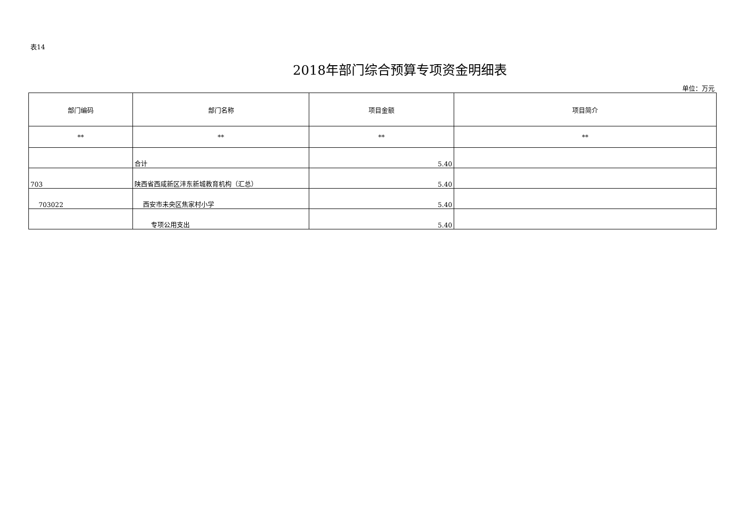表14
2018年部门综合预算专项资金明细表
单位：万元
| 部门编码 | 部门名称 | 项目金额 | 项目简介 |
| --- | --- | --- | --- |
| ** | ** | ** | ** |
| | 合计 | 5.40 | |
| 703 | 陕西省西咸新区沣东新城教育机构（汇总） | 5.40 | |
| 703022 | 西安市未央区焦家村小学 | 5.40 | |
| | 专项公用支出 | 5.40 | |